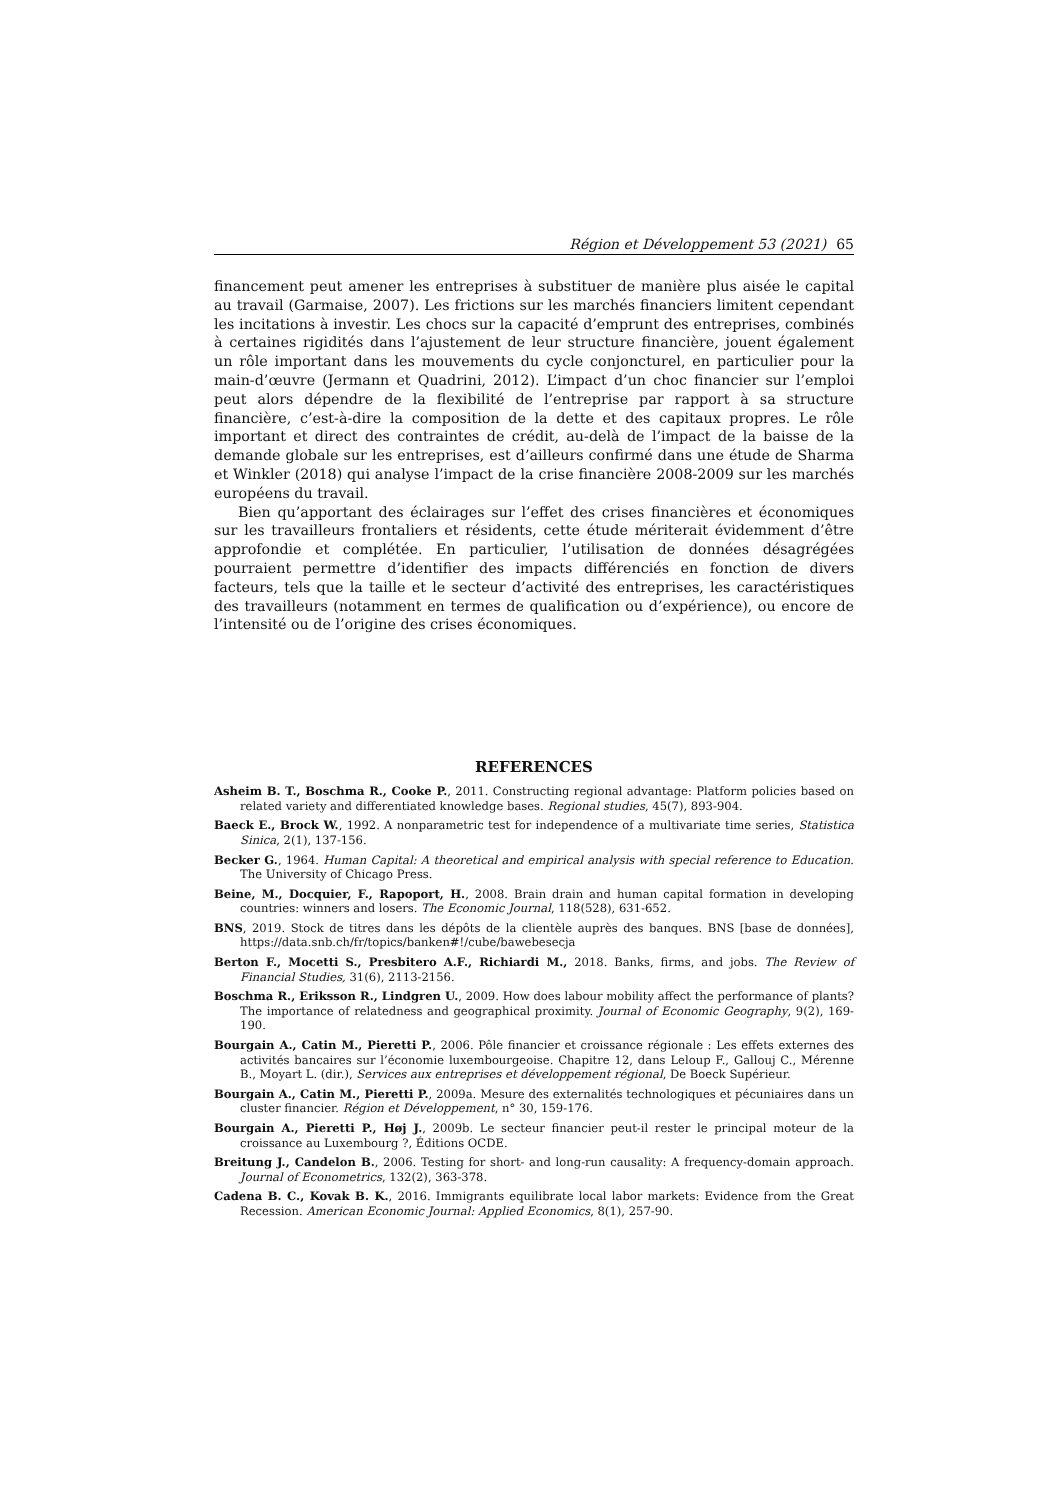Région et Développement 53 (2021) 65
financement peut amener les entreprises à substituer de manière plus aisée le capital au travail (Garmaise, 2007). Les frictions sur les marchés financiers limitent cependant les incitations à investir. Les chocs sur la capacité d’emprunt des entreprises, combinés à certaines rigidités dans l’ajustement de leur structure financière, jouent également un rôle important dans les mouvements du cycle conjoncturel, en particulier pour la main-d’œuvre (Jermann et Quadrini, 2012). L’impact d’un choc financier sur l’emploi peut alors dépendre de la flexibilité de l’entreprise par rapport à sa structure financière, c’est-à-dire la composition de la dette et des capitaux propres. Le rôle important et direct des contraintes de crédit, au-delà de l’impact de la baisse de la demande globale sur les entreprises, est d’ailleurs confirmé dans une étude de Sharma et Winkler (2018) qui analyse l’impact de la crise financière 2008-2009 sur les marchés européens du travail.
Bien qu’apportant des éclairages sur l’effet des crises financières et économiques sur les travailleurs frontaliers et résidents, cette étude mériterait évidemment d’être approfondie et complétée. En particulier, l’utilisation de données désagrégées pourraient permettre d’identifier des impacts différenciés en fonction de divers facteurs, tels que la taille et le secteur d’activité des entreprises, les caractéristiques des travailleurs (notamment en termes de qualification ou d’expérience), ou encore de l’intensité ou de l’origine des crises économiques.
REFERENCES
Asheim B. T., Boschma R., Cooke P., 2011. Constructing regional advantage: Platform policies based on related variety and differentiated knowledge bases. Regional studies, 45(7), 893-904.
Baeck E., Brock W., 1992. A nonparametric test for independence of a multivariate time series, Statistica Sinica, 2(1), 137-156.
Becker G., 1964. Human Capital: A theoretical and empirical analysis with special reference to Education. The University of Chicago Press.
Beine, M., Docquier, F., Rapoport, H., 2008. Brain drain and human capital formation in developing countries: winners and losers. The Economic Journal, 118(528), 631-652.
BNS, 2019. Stock de titres dans les dépôts de la clientèle auprès des banques. BNS [base de données], https://data.snb.ch/fr/topics/banken#!/cube/bawebesecja
Berton F., Mocetti S., Presbitero A.F., Richiardi M., 2018. Banks, firms, and jobs. The Review of Financial Studies, 31(6), 2113-2156.
Boschma R., Eriksson R., Lindgren U., 2009. How does labour mobility affect the performance of plants? The importance of relatedness and geographical proximity. Journal of Economic Geography, 9(2), 169-190.
Bourgain A., Catin M., Pieretti P., 2006. Pôle financier et croissance régionale : Les effets externes des activités bancaires sur l’économie luxembourgeoise. Chapitre 12, dans Leloup F., Gallouj C., Mérenne B., Moyart L. (dir.), Services aux entreprises et développement régional, De Boeck Supérieur.
Bourgain A., Catin M., Pieretti P., 2009a. Mesure des externalités technologiques et pécuniaires dans un cluster financier. Région et Développement, n° 30, 159-176.
Bourgain A., Pieretti P., Høj J., 2009b. Le secteur financier peut-il rester le principal moteur de la croissance au Luxembourg ?, Éditions OCDE.
Breitung J., Candelon B., 2006. Testing for short- and long-run causality: A frequency-domain approach. Journal of Econometrics, 132(2), 363-378.
Cadena B. C., Kovak B. K., 2016. Immigrants equilibrate local labor markets: Evidence from the Great Recession. American Economic Journal: Applied Economics, 8(1), 257-90.